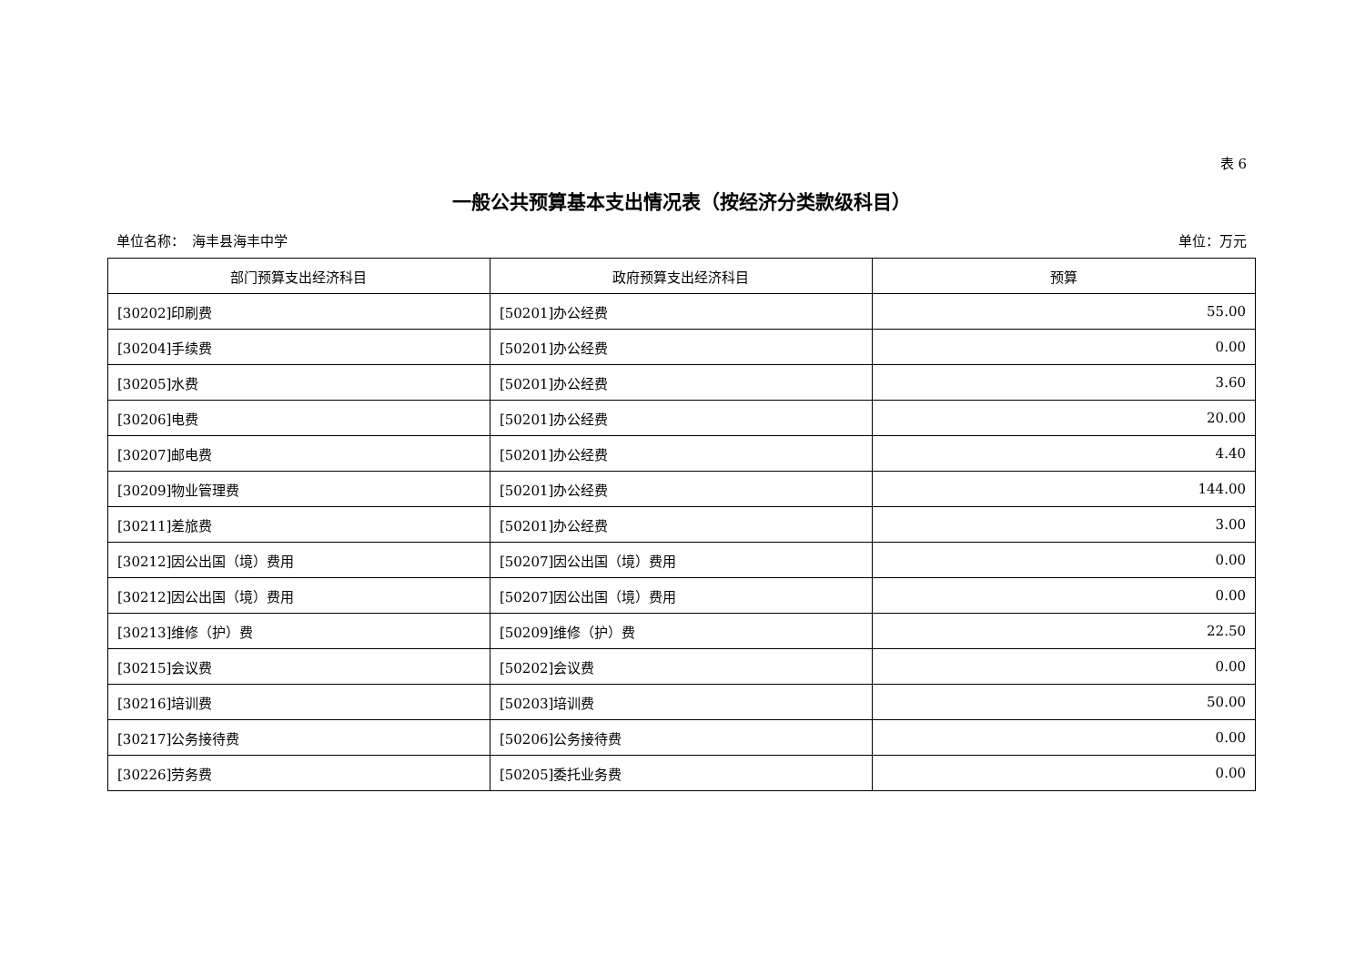表 6
一般公共预算基本支出情况表（按经济分类款级科目）
单位名称：　海丰县海丰中学 单位：万元
| 部门预算支出经济科目 | 政府预算支出经济科目 | 预算 |
| --- | --- | --- |
| [30202]印刷费 | [50201]办公经费 | 55.00 |
| [30204]手续费 | [50201]办公经费 | 0.00 |
| [30205]水费 | [50201]办公经费 | 3.60 |
| [30206]电费 | [50201]办公经费 | 20.00 |
| [30207]邮电费 | [50201]办公经费 | 4.40 |
| [30209]物业管理费 | [50201]办公经费 | 144.00 |
| [30211]差旅费 | [50201]办公经费 | 3.00 |
| [30212]因公出国（境）费用 | [50207]因公出国（境）费用 | 0.00 |
| [30212]因公出国（境）费用 | [50207]因公出国（境）费用 | 0.00 |
| [30213]维修（护）费 | [50209]维修（护）费 | 22.50 |
| [30215]会议费 | [50202]会议费 | 0.00 |
| [30216]培训费 | [50203]培训费 | 50.00 |
| [30217]公务接待费 | [50206]公务接待费 | 0.00 |
| [30226]劳务费 | [50205]委托业务费 | 0.00 |